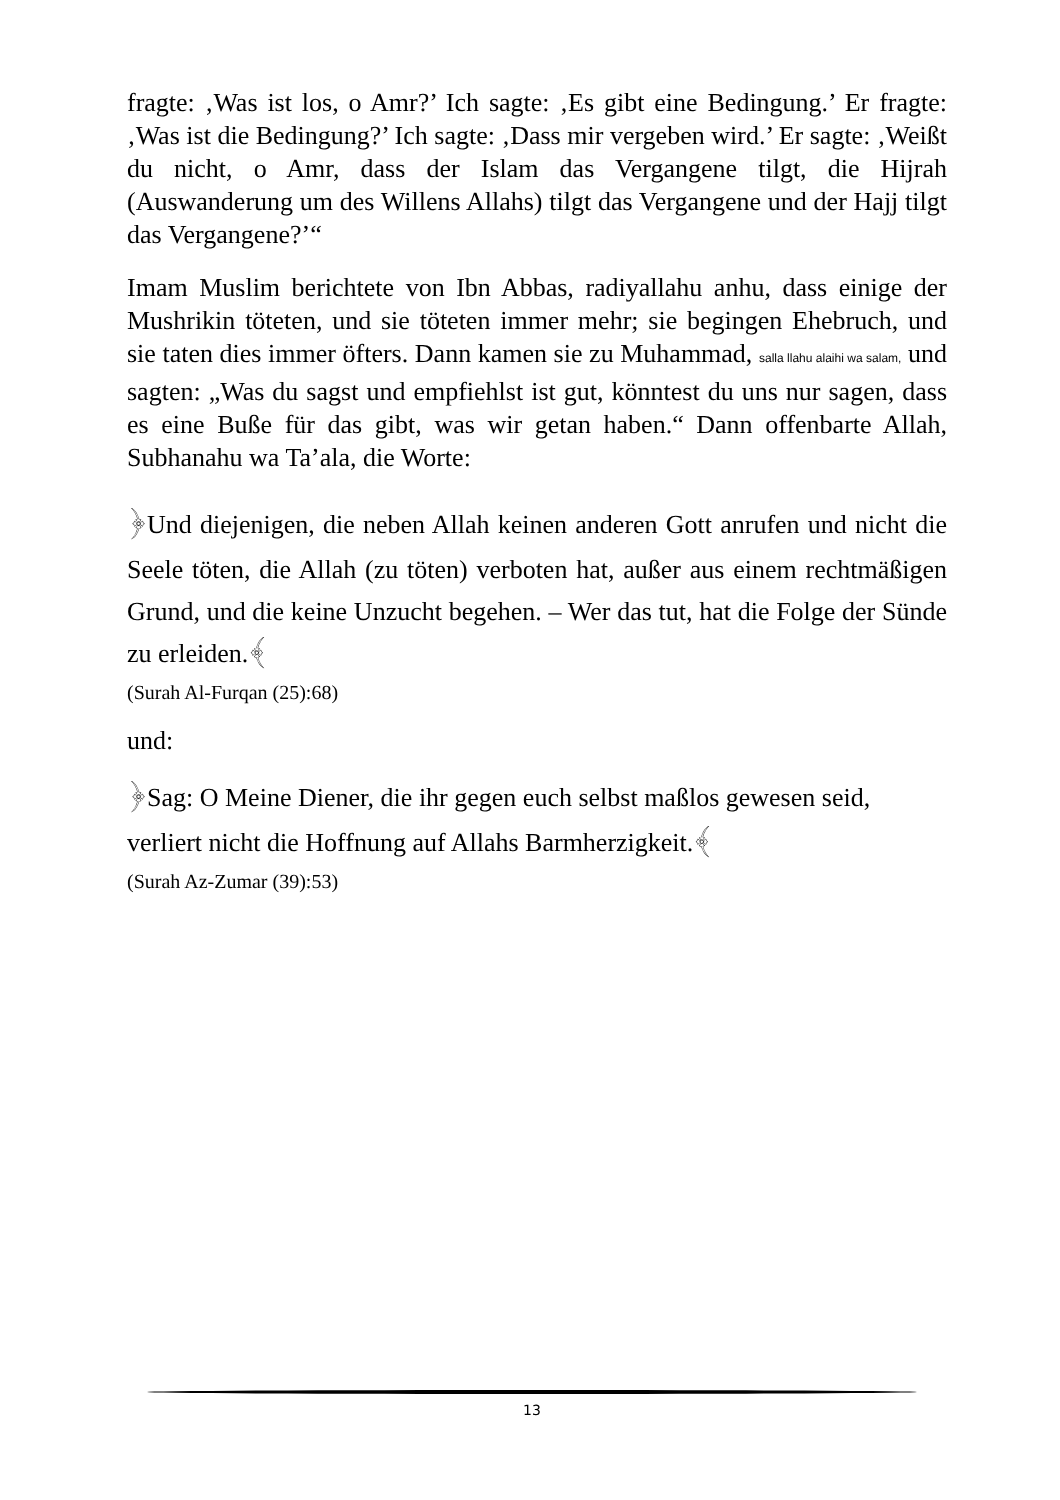fragte: ‚Was ist los, o Amr?’ Ich sagte: ‚Es gibt eine Bedingung.’ Er fragte: ‚Was ist die Bedingung?’ Ich sagte: ‚Dass mir vergeben wird.’ Er sagte: ‚Weißt du nicht, o Amr, dass der Islam das Vergangene tilgt, die Hijrah (Auswanderung um des Willens Allahs) tilgt das Vergangene und der Hajj tilgt das Vergangene?’“
Imam Muslim berichtete von Ibn Abbas, radiyallahu anhu, dass einige der Mushrikin töteten, und sie töteten immer mehr; sie begingen Ehebruch, und sie taten dies immer öfters. Dann kamen sie zu Muhammad, salla llahu alaihi wa salam, und sagten: „Was du sagst und empfiehlst ist gut, könntest du uns nur sagen, dass es eine Buße für das gibt, was wir getan haben.“ Dann offenbarte Allah, Subhanahu wa Ta’ala, die Worte:
﴿Und diejenigen, die neben Allah keinen anderen Gott anrufen und nicht die Seele töten, die Allah (zu töten) verboten hat, außer aus einem rechtmäßigen Grund, und die keine Unzucht begehen. – Wer das tut, hat die Folge der Sünde zu erleiden.﴾
(Surah Al-Furqan (25):68)
und:
﴿Sag: O Meine Diener, die ihr gegen euch selbst maßlos gewesen seid, verliert nicht die Hoffnung auf Allahs Barmherzigkeit.﴾
(Surah Az-Zumar (39):53)
13